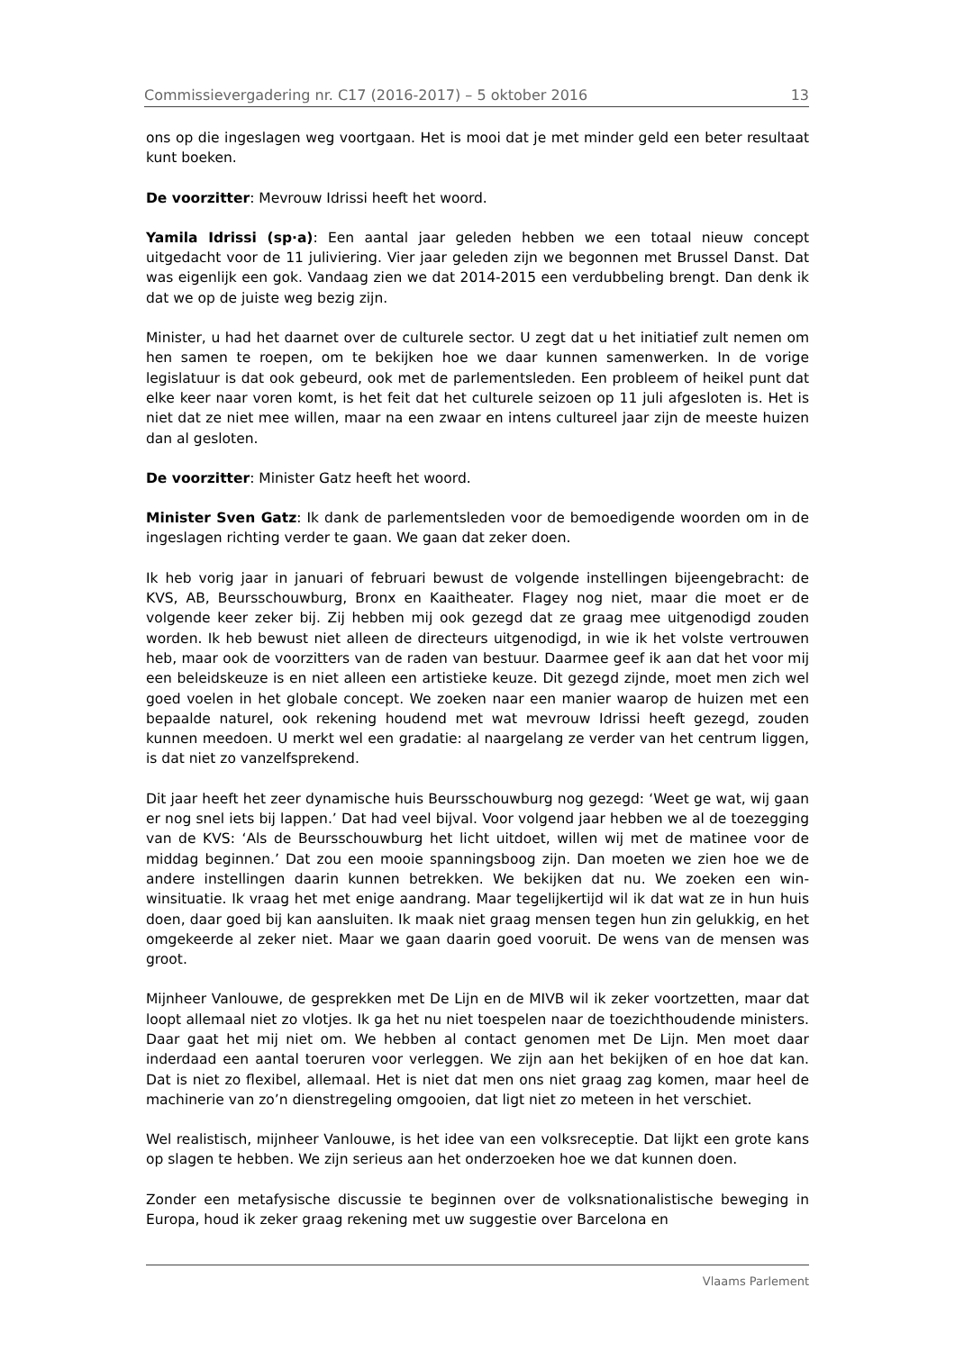Commissievergadering nr. C17 (2016-2017) – 5 oktober 2016 13
ons op die ingeslagen weg voortgaan. Het is mooi dat je met minder geld een beter resultaat kunt boeken.
De voorzitter: Mevrouw Idrissi heeft het woord.
Yamila Idrissi (sp·a): Een aantal jaar geleden hebben we een totaal nieuw concept uitgedacht voor de 11 juliviering. Vier jaar geleden zijn we begonnen met Brussel Danst. Dat was eigenlijk een gok. Vandaag zien we dat 2014-2015 een verdubbeling brengt. Dan denk ik dat we op de juiste weg bezig zijn.
Minister, u had het daarnet over de culturele sector. U zegt dat u het initiatief zult nemen om hen samen te roepen, om te bekijken hoe we daar kunnen samenwerken. In de vorige legislatuur is dat ook gebeurd, ook met de parlementsleden. Een probleem of heikel punt dat elke keer naar voren komt, is het feit dat het culturele seizoen op 11 juli afgesloten is. Het is niet dat ze niet mee willen, maar na een zwaar en intens cultureel jaar zijn de meeste huizen dan al gesloten.
De voorzitter: Minister Gatz heeft het woord.
Minister Sven Gatz: Ik dank de parlementsleden voor de bemoedigende woorden om in de ingeslagen richting verder te gaan. We gaan dat zeker doen.
Ik heb vorig jaar in januari of februari bewust de volgende instellingen bijeengebracht: de KVS, AB, Beursschouwburg, Bronx en Kaaitheater. Flagey nog niet, maar die moet er de volgende keer zeker bij. Zij hebben mij ook gezegd dat ze graag mee uitgenodigd zouden worden. Ik heb bewust niet alleen de directeurs uitgenodigd, in wie ik het volste vertrouwen heb, maar ook de voorzitters van de raden van bestuur. Daarmee geef ik aan dat het voor mij een beleidskeuze is en niet alleen een artistieke keuze. Dit gezegd zijnde, moet men zich wel goed voelen in het globale concept. We zoeken naar een manier waarop de huizen met een bepaalde naturel, ook rekening houdend met wat mevrouw Idrissi heeft gezegd, zouden kunnen meedoen. U merkt wel een gradatie: al naargelang ze verder van het centrum liggen, is dat niet zo vanzelfsprekend.
Dit jaar heeft het zeer dynamische huis Beursschouwburg nog gezegd: ‘Weet ge wat, wij gaan er nog snel iets bij lappen.’ Dat had veel bijval. Voor volgend jaar hebben we al de toezegging van de KVS: ‘Als de Beursschouwburg het licht uitdoet, willen wij met de matinee voor de middag beginnen.’ Dat zou een mooie spanningsboog zijn. Dan moeten we zien hoe we de andere instellingen daarin kunnen betrekken. We bekijken dat nu. We zoeken een win-winsituatie. Ik vraag het met enige aandrang. Maar tegelijkertijd wil ik dat wat ze in hun huis doen, daar goed bij kan aansluiten. Ik maak niet graag mensen tegen hun zin gelukkig, en het omgekeerde al zeker niet. Maar we gaan daarin goed vooruit. De wens van de mensen was groot.
Mijnheer Vanlouwe, de gesprekken met De Lijn en de MIVB wil ik zeker voortzetten, maar dat loopt allemaal niet zo vlotjes. Ik ga het nu niet toespelen naar de toezichthoudende ministers. Daar gaat het mij niet om. We hebben al contact genomen met De Lijn. Men moet daar inderdaad een aantal toeruren voor verleggen. We zijn aan het bekijken of en hoe dat kan. Dat is niet zo flexibel, allemaal. Het is niet dat men ons niet graag zag komen, maar heel de machinerie van zo’n dienstregeling omgooien, dat ligt niet zo meteen in het verschiet.
Wel realistisch, mijnheer Vanlouwe, is het idee van een volksreceptie. Dat lijkt een grote kans op slagen te hebben. We zijn serieus aan het onderzoeken hoe we dat kunnen doen.
Zonder een metafysische discussie te beginnen over de volksnationalistische beweging in Europa, houd ik zeker graag rekening met uw suggestie over Barcelona en
Vlaams Parlement